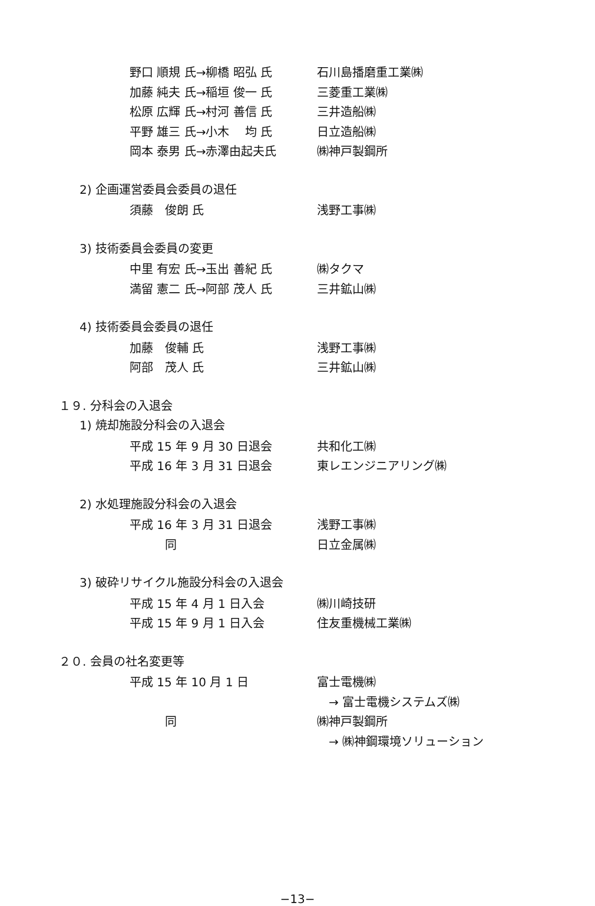野口 順規 氏→柳橋 昭弘 氏 石川島播磨重工業㈱
加藤 純夫 氏→稲垣 俊一 氏 三菱重工業㈱
松原 広輝 氏→村河 善信 氏 三井造船㈱
平野 雄三 氏→小木　 均 氏 日立造船㈱
岡本 泰男 氏→赤澤由起夫氏 ㈱神戸製鋼所
2) 企画運営委員会委員の退任
須藤　俊朗 氏 浅野工事㈱
3) 技術委員会委員の変更
中里 有宏 氏→玉出 善紀 氏 ㈱タクマ
満留 憲二 氏→阿部 茂人 氏 三井鉱山㈱
4) 技術委員会委員の退任
加藤　俊輔 氏 浅野工事㈱
阿部　茂人 氏 三井鉱山㈱
１９. 分科会の入退会
1) 焼却施設分科会の入退会
平成 15 年 9 月 30 日退会 共和化工㈱
平成 16 年 3 月 31 日退会 東レエンジニアリング㈱
2) 水処理施設分科会の入退会
平成 16 年 3 月 31 日退会 浅野工事㈱
　　　同 日立金属㈱
3) 破砕リサイクル施設分科会の入退会
平成 15 年 4 月 1 日入会 ㈱川崎技研
平成 15 年 9 月 1 日入会 住友重機械工業㈱
２０. 会員の社名変更等
平成 15 年 10 月 1 日 富士電機㈱
　→ 富士電機システムズ㈱
　　　同 ㈱神戸製鋼所
　→ ㈱神鋼環境ソリューション
−13−